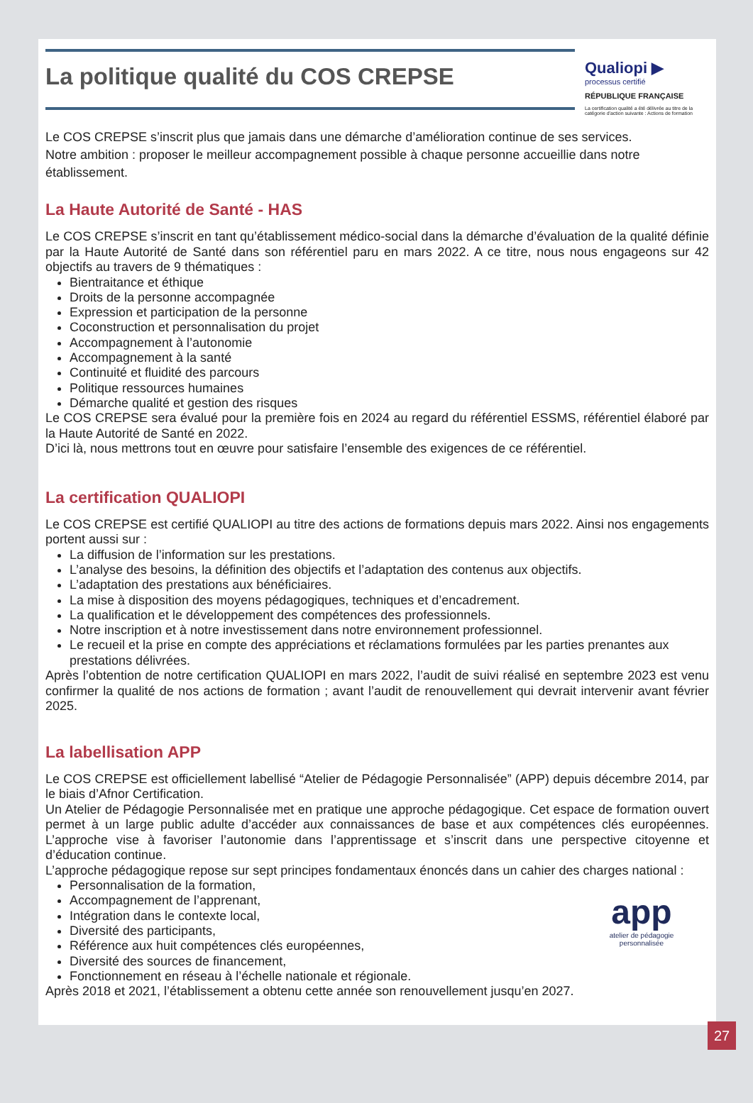La politique qualité du COS CREPSE
Qualiopi ▶
processus certifié
RÉPUBLIQUE FRANÇAISE
La certification qualité a été délivrée au titre de la catégorie d'action suivante : Actions de formation
Le COS CREPSE s’inscrit plus que jamais dans une démarche d’amélioration continue de ses services.
Notre ambition : proposer le meilleur accompagnement possible à chaque personne accueillie dans notre établissement.
La Haute Autorité de Santé - HAS
Le COS CREPSE s’inscrit en tant qu’établissement médico-social dans la démarche d’évaluation de la qualité définie par la Haute Autorité de Santé dans son référentiel paru en mars 2022. A ce titre, nous nous engageons sur 42 objectifs au travers de 9 thématiques :
Bientraitance et éthique
Droits de la personne accompagnée
Expression et participation de la personne
Coconstruction et personnalisation du projet
Accompagnement à l’autonomie
Accompagnement à la santé
Continuité et fluidité des parcours
Politique ressources humaines
Démarche qualité et gestion des risques
Le COS CREPSE sera évalué pour la première fois en 2024 au regard du référentiel ESSMS, référentiel élaboré par la Haute Autorité de Santé en 2022.
D’ici là, nous mettrons tout en œuvre pour satisfaire l’ensemble des exigences de ce référentiel.
La certification QUALIOPI
Le COS CREPSE est certifié QUALIOPI au titre des actions de formations depuis mars 2022. Ainsi nos engagements portent aussi sur :
La diffusion de l’information sur les prestations.
L’analyse des besoins, la définition des objectifs et l’adaptation des contenus aux objectifs.
L’adaptation des prestations aux bénéficiaires.
La mise à disposition des moyens pédagogiques, techniques et d’encadrement.
La qualification et le développement des compétences des professionnels.
Notre inscription et à notre investissement dans notre environnement professionnel.
Le recueil et la prise en compte des appréciations et réclamations formulées par les parties prenantes aux prestations délivrées.
Après l’obtention de notre certification QUALIOPI en mars 2022, l’audit de suivi réalisé en septembre 2023 est venu confirmer la qualité de nos actions de formation ; avant l’audit de renouvellement qui devrait intervenir avant février 2025.
La labellisation APP
Le COS CREPSE est officiellement labellisé “Atelier de Pédagogie Personnalisée” (APP) depuis décembre 2014, par le biais d’Afnor Certification.
Un Atelier de Pédagogie Personnalisée met en pratique une approche pédagogique. Cet espace de formation ouvert permet à un large public adulte d’accéder aux connaissances de base et aux compétences clés européennes. L’approche vise à favoriser l’autonomie dans l’apprentissage et s’inscrit dans une perspective citoyenne et d’éducation continue.
L’approche pédagogique repose sur sept principes fondamentaux énoncés dans un cahier des charges national :
app
atelier de pédagogie
personnalisée
Personnalisation de la formation,
Accompagnement de l’apprenant,
Intégration dans le contexte local,
Diversité des participants,
Référence aux huit compétences clés européennes,
Diversité des sources de financement,
Fonctionnement en réseau à l’échelle nationale et régionale.
Après 2018 et 2021, l’établissement a obtenu cette année son renouvellement jusqu’en 2027.
27